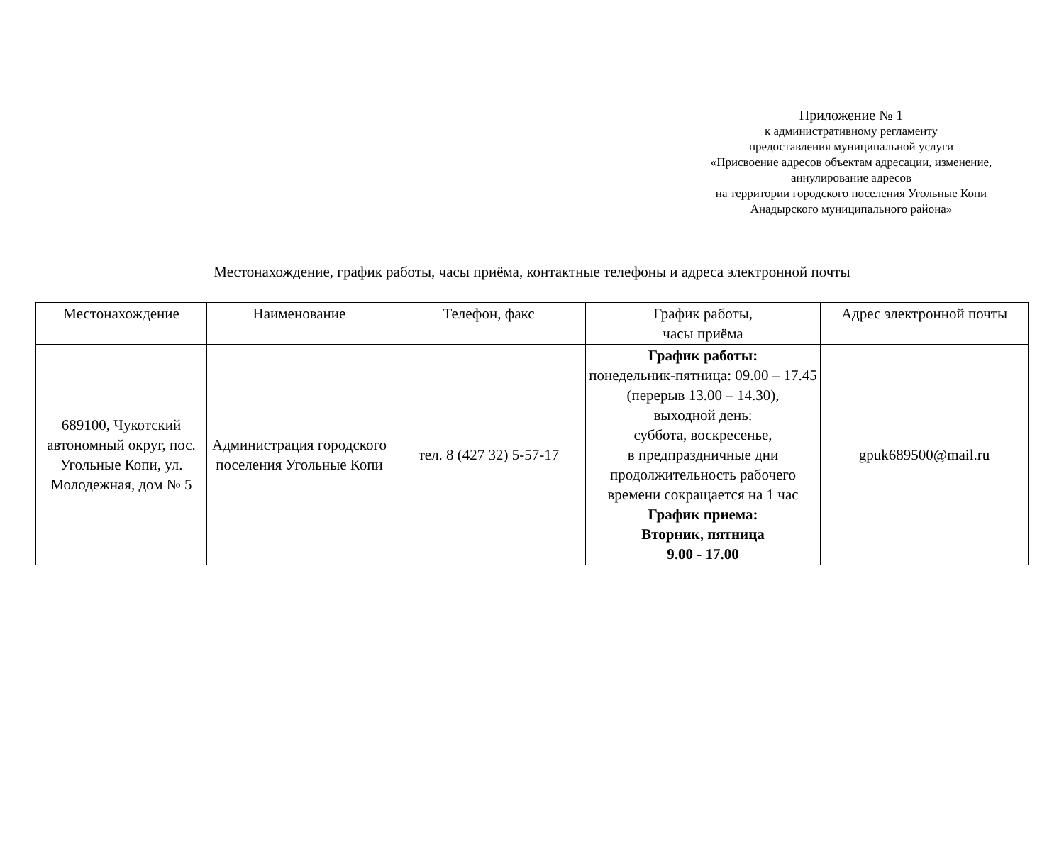Приложение № 1
к административному регламенту
предоставления муниципальной услуги
«Присвоение адресов объектам адресации, изменение, аннулирование адресов
на территории городского поселения Угольные Копи
Анадырского муниципального района»
Местонахождение, график работы, часы приёма, контактные телефоны и адреса электронной почты
| Местонахождение | Наименование | Телефон, факс | График работы, часы приёма | Адрес электронной почты |
| --- | --- | --- | --- | --- |
| 689100, Чукотский автономный округ, пос. Угольные Копи, ул. Молодежная, дом № 5 | Администрация городского поселения Угольные Копи | тел. 8 (427 32) 5-57-17 | График работы: понедельник-пятница: 09.00 – 17.45 (перерыв 13.00 – 14.30), выходной день: суббота, воскресенье, в предпраздничные дни продолжительность рабочего времени сокращается на 1 час График приема: Вторник, пятница 9.00 - 17.00 | gpuk689500@mail.ru |